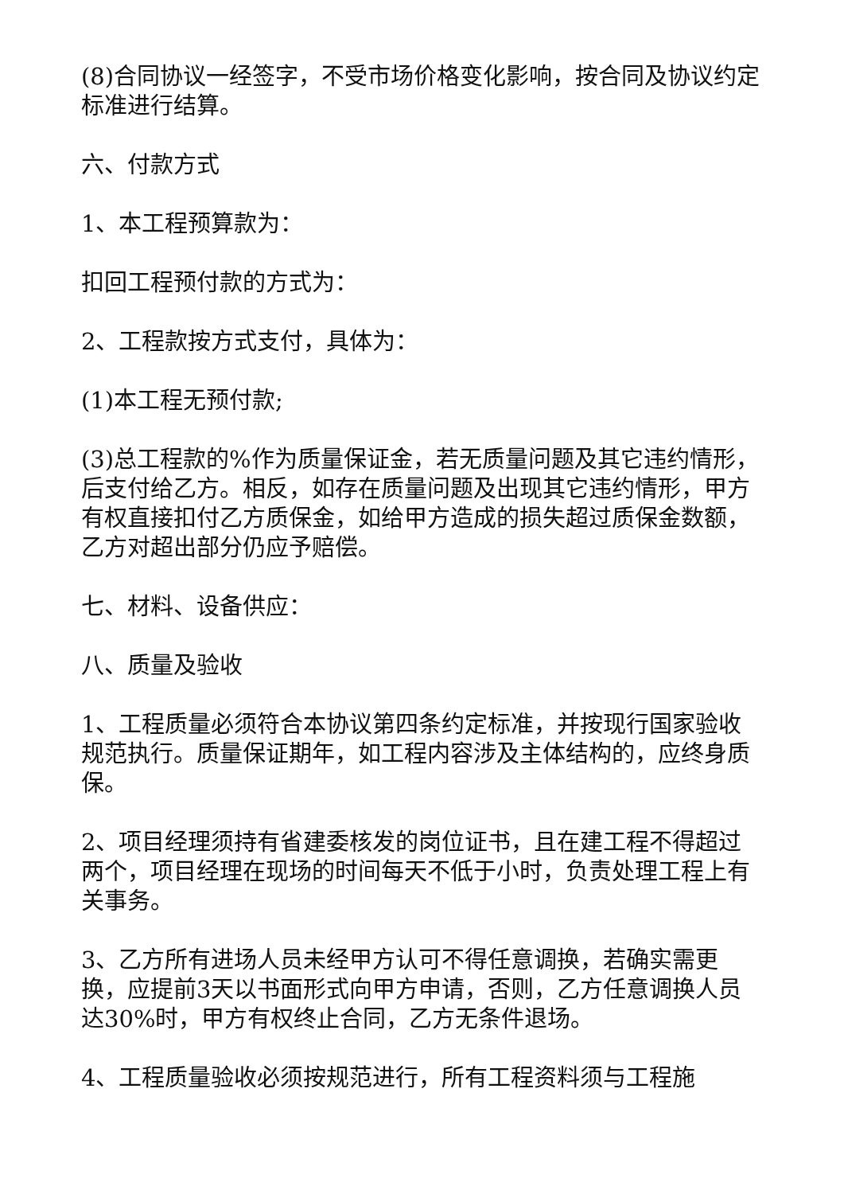(8)合同协议一经签字，不受市场价格变化影响，按合同及协议约定标准进行结算。
六、付款方式
1、本工程预算款为：
扣回工程预付款的方式为：
2、工程款按方式支付，具体为：
(1)本工程无预付款;
(3)总工程款的%作为质量保证金，若无质量问题及其它违约情形，后支付给乙方。相反，如存在质量问题及出现其它违约情形，甲方有权直接扣付乙方质保金，如给甲方造成的损失超过质保金数额，乙方对超出部分仍应予赔偿。
七、材料、设备供应：
八、质量及验收
1、工程质量必须符合本协议第四条约定标准，并按现行国家验收规范执行。质量保证期年，如工程内容涉及主体结构的，应终身质保。
2、项目经理须持有省建委核发的岗位证书，且在建工程不得超过两个，项目经理在现场的时间每天不低于小时，负责处理工程上有关事务。
3、乙方所有进场人员未经甲方认可不得任意调换，若确实需更换，应提前3天以书面形式向甲方申请，否则，乙方任意调换人员达30%时，甲方有权终止合同，乙方无条件退场。
4、工程质量验收必须按规范进行，所有工程资料须与工程施